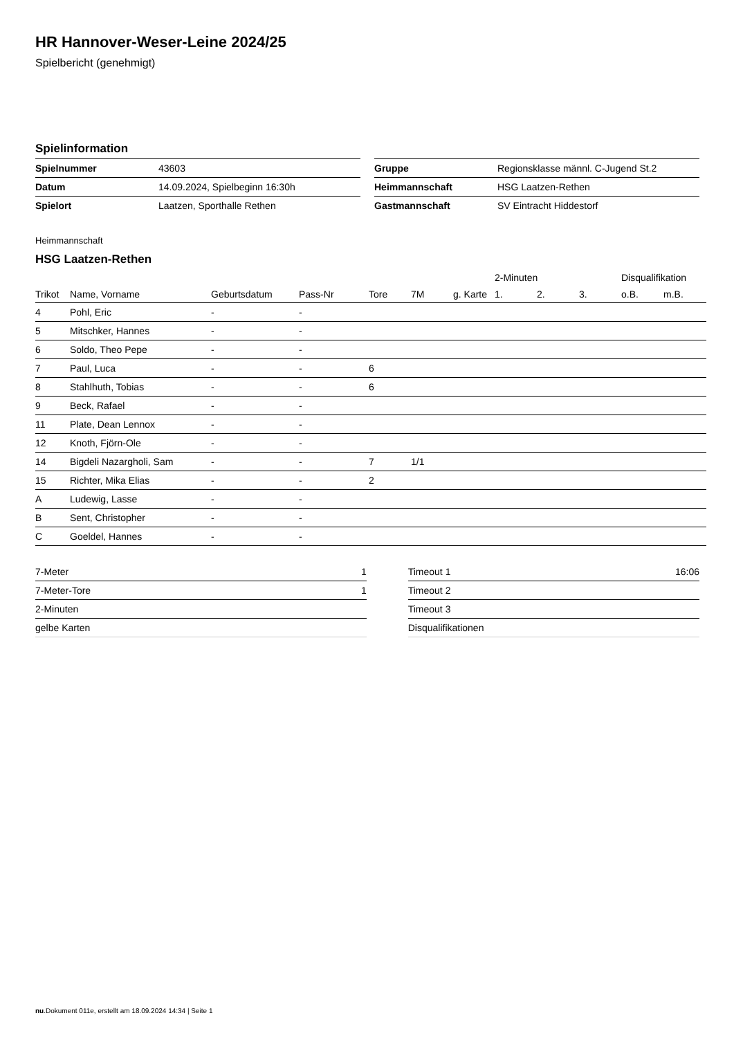HR Hannover-Weser-Leine 2024/25
Spielbericht (genehmigt)
Spielinformation
| Spielnummer | 43603 |
| Datum | 14.09.2024, Spielbeginn 16:30h |
| Spielort | Laatzen, Sporthalle Rethen |
| Gruppe | Regionsklasse männl. C-Jugend St.2 |
| Heimmannschaft | HSG Laatzen-Rethen |
| Gastmannschaft | SV Eintracht Hiddestorf |
Heimmannschaft
HSG Laatzen-Rethen
| | | | | | | | 2-Minuten | | | Disqualifikation | |
| --- | --- | --- | --- | --- | --- | --- | --- | --- | --- | --- | --- |
| Trikot | Name, Vorname | Geburtsdatum | Pass-Nr | Tore | 7M | g. Karte | 1. | 2. | 3. | o.B. | m.B. |
| 4 | Pohl, Eric | - | - | | | | | | | | |
| 5 | Mitschker, Hannes | - | - | | | | | | | | |
| 6 | Soldo, Theo Pepe | - | - | | | | | | | | |
| 7 | Paul, Luca | - | - | 6 | | | | | | | |
| 8 | Stahlhuth, Tobias | - | - | 6 | | | | | | | |
| 9 | Beck, Rafael | - | - | | | | | | | | |
| 11 | Plate, Dean Lennox | - | - | | | | | | | | |
| 12 | Knoth, Fjörn-Ole | - | - | | | | | | | | |
| 14 | Bigdeli Nazargholi, Sam | - | - | 7 | 1/1 | | | | | | |
| 15 | Richter, Mika Elias | - | - | 2 | | | | | | | |
| A | Ludewig, Lasse | - | - | | | | | | | | |
| B | Sent, Christopher | - | - | | | | | | | | |
| C | Goeldel, Hannes | - | - | | | | | | | | |
| 7-Meter | 1 |
| 7-Meter-Tore | 1 |
| 2-Minuten | |
| gelbe Karten | |
| Timeout 1 | 16:06 |
| Timeout 2 | |
| Timeout 3 | |
| Disqualifikationen | |
nu.Dokument 011e, erstellt am 18.09.2024 14:34 | Seite 1